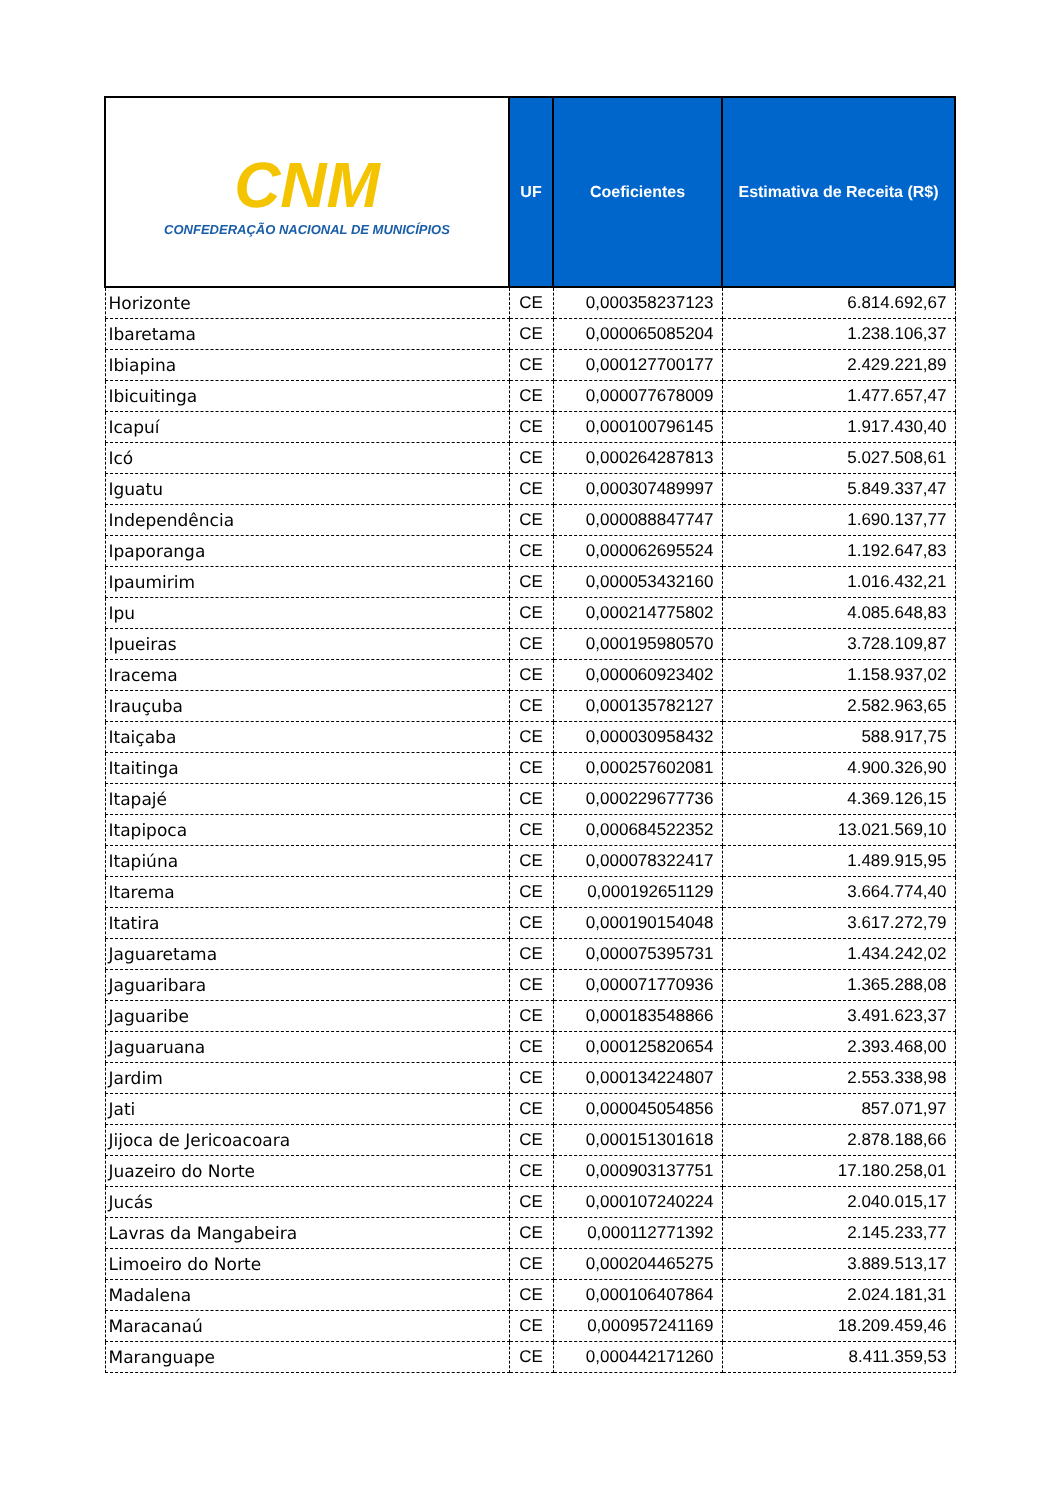| CNM CONFEDERAÇÃO NACIONAL DE MUNICÍPIOS | UF | Coeficientes | Estimativa de Receita (R$) |
| --- | --- | --- | --- |
| Horizonte | CE | 0,000358237123 | 6.814.692,67 |
| Ibaretama | CE | 0,000065085204 | 1.238.106,37 |
| Ibiapina | CE | 0,000127700177 | 2.429.221,89 |
| Ibicuitinga | CE | 0,000077678009 | 1.477.657,47 |
| Icapuí | CE | 0,000100796145 | 1.917.430,40 |
| Icó | CE | 0,000264287813 | 5.027.508,61 |
| Iguatu | CE | 0,000307489997 | 5.849.337,47 |
| Independência | CE | 0,000088847747 | 1.690.137,77 |
| Ipaporanga | CE | 0,000062695524 | 1.192.647,83 |
| Ipaumirim | CE | 0,000053432160 | 1.016.432,21 |
| Ipu | CE | 0,000214775802 | 4.085.648,83 |
| Ipueiras | CE | 0,000195980570 | 3.728.109,87 |
| Iracema | CE | 0,000060923402 | 1.158.937,02 |
| Irauçuba | CE | 0,000135782127 | 2.582.963,65 |
| Itaiçaba | CE | 0,000030958432 | 588.917,75 |
| Itaitinga | CE | 0,000257602081 | 4.900.326,90 |
| Itapajé | CE | 0,000229677736 | 4.369.126,15 |
| Itapipoca | CE | 0,000684522352 | 13.021.569,10 |
| Itapiúna | CE | 0,000078322417 | 1.489.915,95 |
| Itarema | CE | 0,000192651129 | 3.664.774,40 |
| Itatira | CE | 0,000190154048 | 3.617.272,79 |
| Jaguaretama | CE | 0,000075395731 | 1.434.242,02 |
| Jaguaribara | CE | 0,000071770936 | 1.365.288,08 |
| Jaguaribe | CE | 0,000183548866 | 3.491.623,37 |
| Jaguaruana | CE | 0,000125820654 | 2.393.468,00 |
| Jardim | CE | 0,000134224807 | 2.553.338,98 |
| Jati | CE | 0,000045054856 | 857.071,97 |
| Jijoca de Jericoacoara | CE | 0,000151301618 | 2.878.188,66 |
| Juazeiro do Norte | CE | 0,000903137751 | 17.180.258,01 |
| Jucás | CE | 0,000107240224 | 2.040.015,17 |
| Lavras da Mangabeira | CE | 0,000112771392 | 2.145.233,77 |
| Limoeiro do Norte | CE | 0,000204465275 | 3.889.513,17 |
| Madalena | CE | 0,000106407864 | 2.024.181,31 |
| Maracanaú | CE | 0,000957241169 | 18.209.459,46 |
| Maranguape | CE | 0,000442171260 | 8.411.359,53 |